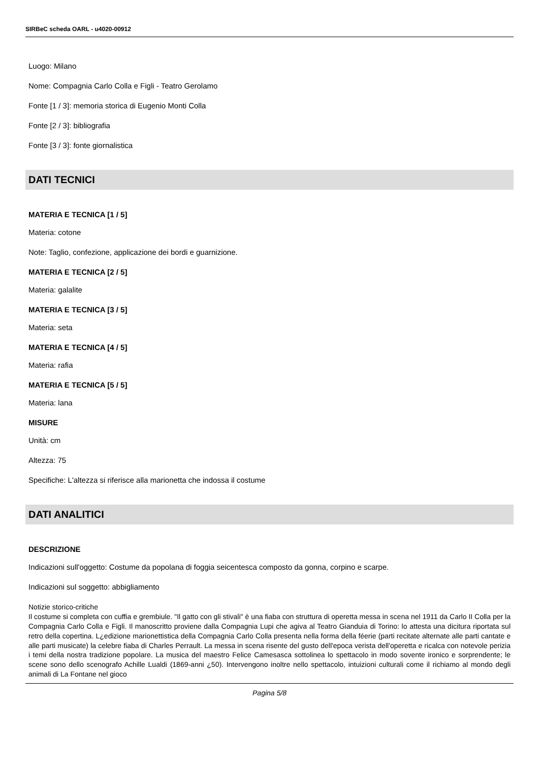SIRBeC scheda OARL - u4020-00912
Luogo: Milano
Nome: Compagnia Carlo Colla e Figli - Teatro Gerolamo
Fonte [1 / 3]: memoria storica di Eugenio Monti Colla
Fonte [2 / 3]: bibliografia
Fonte [3 / 3]: fonte giornalistica
DATI TECNICI
MATERIA E TECNICA [1 / 5]
Materia: cotone
Note: Taglio, confezione, applicazione dei bordi e guarnizione.
MATERIA E TECNICA [2 / 5]
Materia: galalite
MATERIA E TECNICA [3 / 5]
Materia: seta
MATERIA E TECNICA [4 / 5]
Materia: rafia
MATERIA E TECNICA [5 / 5]
Materia: lana
MISURE
Unità: cm
Altezza: 75
Specifiche: L'altezza si riferisce alla marionetta che indossa il costume
DATI ANALITICI
DESCRIZIONE
Indicazioni sull'oggetto: Costume da popolana di foggia seicentesca composto da gonna, corpino e scarpe.
Indicazioni sul soggetto: abbigliamento
Notizie storico-critiche
Il costume si completa con cuffia e grembiule. "Il gatto con gli stivali" è una fiaba con struttura di operetta messa in scena nel 1911 da Carlo II Colla per la Compagnia Carlo Colla e Figli. Il manoscritto proviene dalla Compagnia Lupi che agiva al Teatro Gianduia di Torino: lo attesta una dicitura riportata sul retro della copertina. L¿edizione marionettistica della Compagnia Carlo Colla presenta nella forma della féerie (parti recitate alternate alle parti cantate e alle parti musicate) la celebre fiaba di Charles Perrault. La messa in scena risente del gusto dell'epoca verista dell'operetta e ricalca con notevole perizia i temi della nostra tradizione popolare. La musica del maestro Felice Camesasca sottolinea lo spettacolo in modo sovente ironico e sorprendente; le scene sono dello scenografo Achille Lualdi (1869-anni ¿50). Intervengono inoltre nello spettacolo, intuizioni culturali come il richiamo al mondo degli animali di La Fontane nel gioco
Pagina 5/8